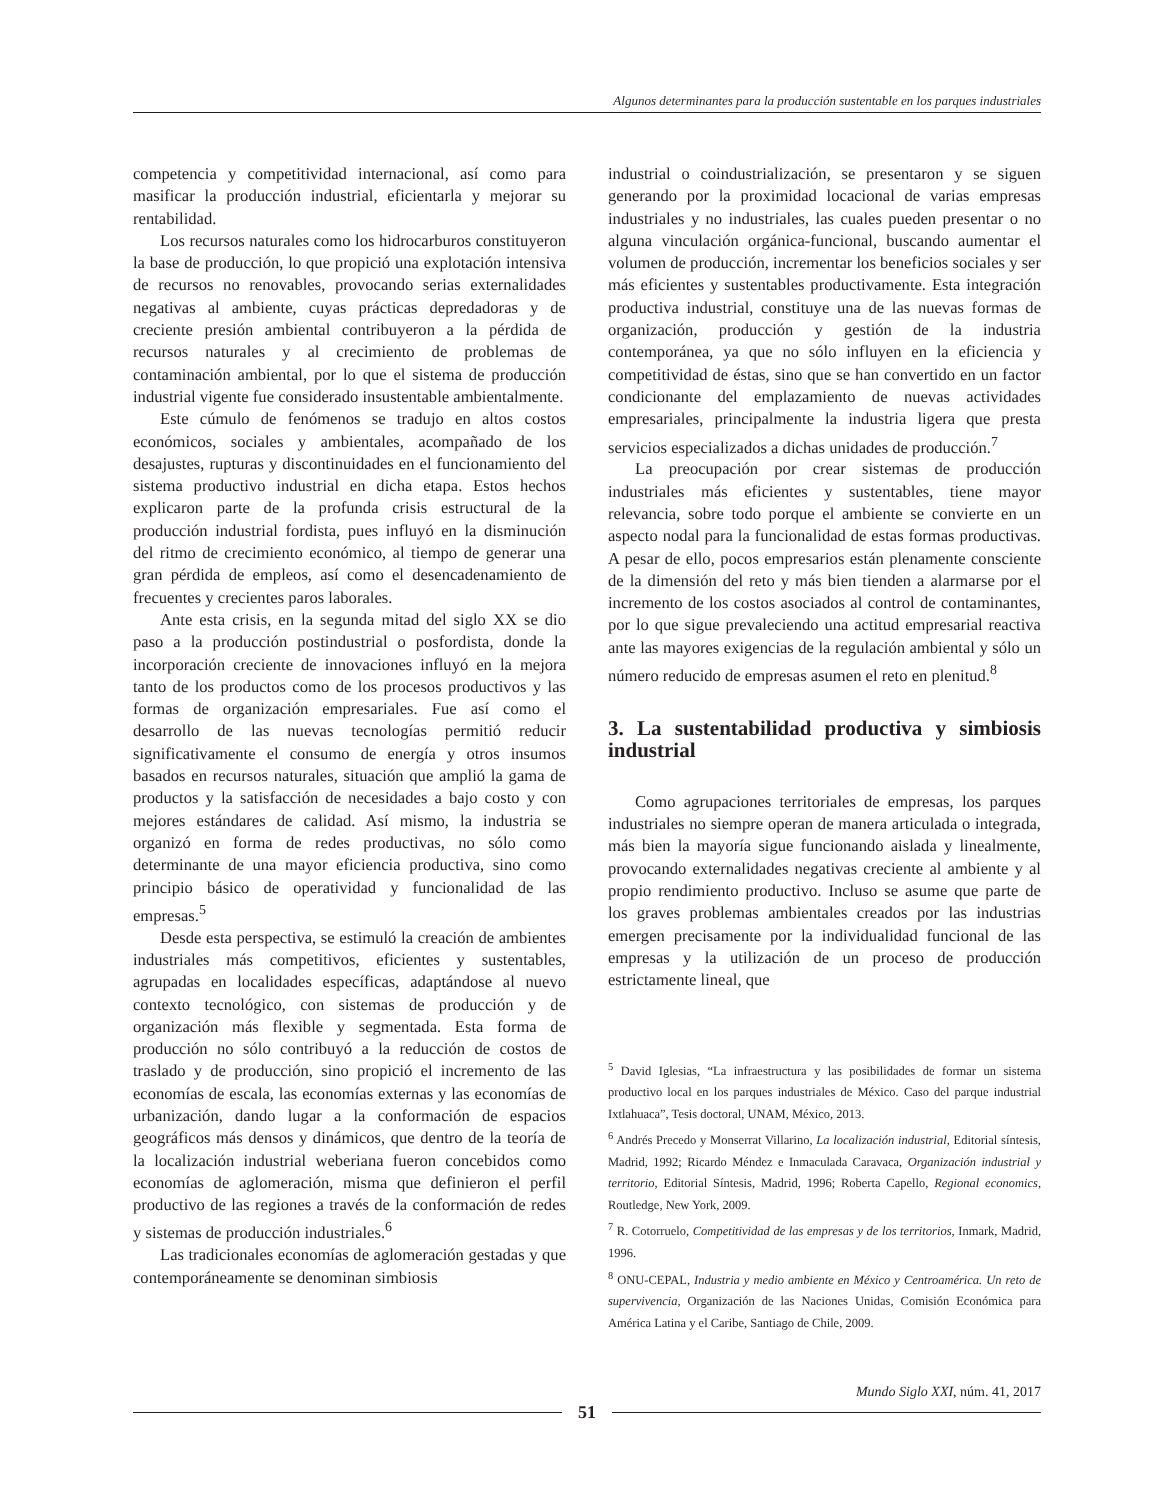Algunos determinantes para la producción sustentable en los parques industriales
competencia y competitividad internacional, así como para masificar la producción industrial, eficientarla y mejorar su rentabilidad.
Los recursos naturales como los hidrocarburos constituyeron la base de producción, lo que propició una explotación intensiva de recursos no renovables, provocando serias externalidades negativas al ambiente, cuyas prácticas depredadoras y de creciente presión ambiental contribuyeron a la pérdida de recursos naturales y al crecimiento de problemas de contaminación ambiental, por lo que el sistema de producción industrial vigente fue considerado insustentable ambientalmente.
Este cúmulo de fenómenos se tradujo en altos costos económicos, sociales y ambientales, acompañado de los desajustes, rupturas y discontinuidades en el funcionamiento del sistema productivo industrial en dicha etapa. Estos hechos explicaron parte de la profunda crisis estructural de la producción industrial fordista, pues influyó en la disminución del ritmo de crecimiento económico, al tiempo de generar una gran pérdida de empleos, así como el desencadenamiento de frecuentes y crecientes paros laborales.
Ante esta crisis, en la segunda mitad del siglo XX se dio paso a la producción postindustrial o posfordista, donde la incorporación creciente de innovaciones influyó en la mejora tanto de los productos como de los procesos productivos y las formas de organización empresariales. Fue así como el desarrollo de las nuevas tecnologías permitió reducir significativamente el consumo de energía y otros insumos basados en recursos naturales, situación que amplió la gama de productos y la satisfacción de necesidades a bajo costo y con mejores estándares de calidad. Así mismo, la industria se organizó en forma de redes productivas, no sólo como determinante de una mayor eficiencia productiva, sino como principio básico de operatividad y funcionalidad de las empresas.<sup>5</sup>
Desde esta perspectiva, se estimuló la creación de ambientes industriales más competitivos, eficientes y sustentables, agrupadas en localidades específicas, adaptándose al nuevo contexto tecnológico, con sistemas de producción y de organización más flexible y segmentada. Esta forma de producción no sólo contribuyó a la reducción de costos de traslado y de producción, sino propició el incremento de las economías de escala, las economías externas y las economías de urbanización, dando lugar a la conformación de espacios geográficos más densos y dinámicos, que dentro de la teoría de la localización industrial weberiana fueron concebidos como economías de aglomeración, misma que definieron el perfil productivo de las regiones a través de la conformación de redes y sistemas de producción industriales.<sup>6</sup>
Las tradicionales economías de aglomeración gestadas y que contemporáneamente se denominan simbiosis
industrial o coindustrialización, se presentaron y se siguen generando por la proximidad locacional de varias empresas industriales y no industriales, las cuales pueden presentar o no alguna vinculación orgánica-funcional, buscando aumentar el volumen de producción, incrementar los beneficios sociales y ser más eficientes y sustentables productivamente. Esta integración productiva industrial, constituye una de las nuevas formas de organización, producción y gestión de la industria contemporánea, ya que no sólo influyen en la eficiencia y competitividad de éstas, sino que se han convertido en un factor condicionante del emplazamiento de nuevas actividades empresariales, principalmente la industria ligera que presta servicios especializados a dichas unidades de producción.<sup>7</sup>
La preocupación por crear sistemas de producción industriales más eficientes y sustentables, tiene mayor relevancia, sobre todo porque el ambiente se convierte en un aspecto nodal para la funcionalidad de estas formas productivas. A pesar de ello, pocos empresarios están plenamente consciente de la dimensión del reto y más bien tienden a alarmarse por el incremento de los costos asociados al control de contaminantes, por lo que sigue prevaleciendo una actitud empresarial reactiva ante las mayores exigencias de la regulación ambiental y sólo un número reducido de empresas asumen el reto en plenitud.<sup>8</sup>
3. La sustentabilidad productiva y simbiosis industrial
Como agrupaciones territoriales de empresas, los parques industriales no siempre operan de manera articulada o integrada, más bien la mayoría sigue funcionando aislada y linealmente, provocando externalidades negativas creciente al ambiente y al propio rendimiento productivo. Incluso se asume que parte de los graves problemas ambientales creados por las industrias emergen precisamente por la individualidad funcional de las empresas y la utilización de un proceso de producción estrictamente lineal, que
<sup>5</sup> David Iglesias, “La infraestructura y las posibilidades de formar un sistema productivo local en los parques industriales de México. Caso del parque industrial Ixtlahuaca”, Tesis doctoral, UNAM, México, 2013.
<sup>6</sup> Andrés Precedo y Monserrat Villarino, La localización industrial, Editorial síntesis, Madrid, 1992; Ricardo Méndez e Inmaculada Caravaca, Organización industrial y territorio, Editorial Síntesis, Madrid, 1996; Roberta Capello, Regional economics, Routledge, New York, 2009.
<sup>7</sup> R. Cotorruelo, Competitividad de las empresas y de los territorios, Inmark, Madrid, 1996.
<sup>8</sup> ONU-CEPAL, Industria y medio ambiente en México y Centroamérica. Un reto de supervivencia, Organización de las Naciones Unidas, Comisión Económica para América Latina y el Caribe, Santiago de Chile, 2009.
Mundo Siglo XXI, núm. 41, 2017
51